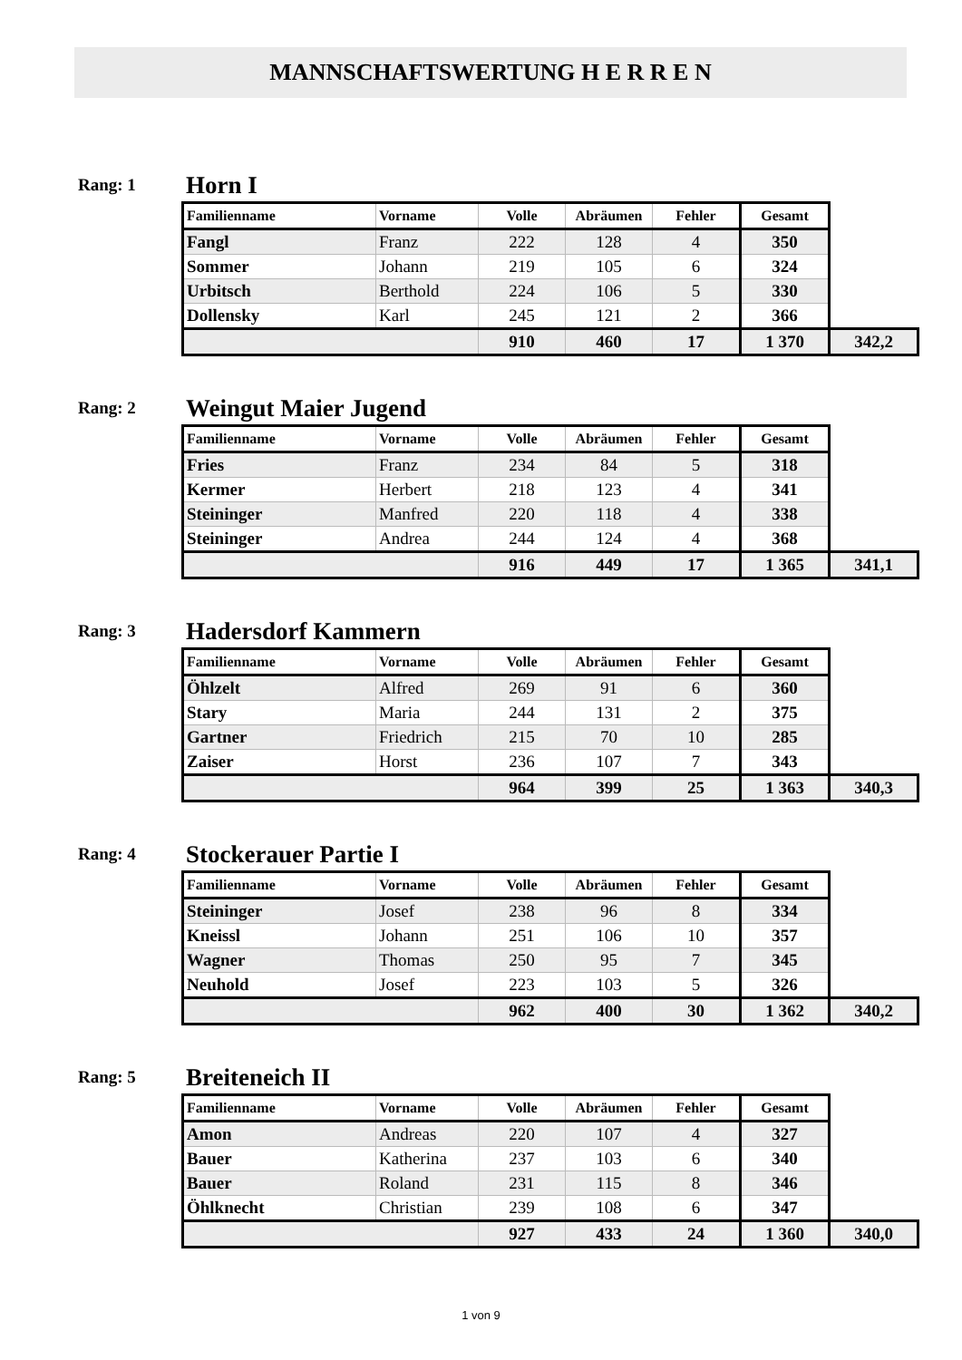MANNSCHAFTSWERTUNG H E R R E N
Rang: 1
Horn I
| Familienname | Vorname | Volle | Abräumen | Fehler | Gesamt | |
| --- | --- | --- | --- | --- | --- | --- |
| Fangl | Franz | 222 | 128 | 4 | 350 | |
| Sommer | Johann | 219 | 105 | 6 | 324 | |
| Urbitsch | Berthold | 224 | 106 | 5 | 330 | |
| Dollensky | Karl | 245 | 121 | 2 | 366 | |
| | | 910 | 460 | 17 | 1 370 | 342,2 |
Rang: 2
Weingut Maier Jugend
| Familienname | Vorname | Volle | Abräumen | Fehler | Gesamt | |
| --- | --- | --- | --- | --- | --- | --- |
| Fries | Franz | 234 | 84 | 5 | 318 | |
| Kermer | Herbert | 218 | 123 | 4 | 341 | |
| Steininger | Manfred | 220 | 118 | 4 | 338 | |
| Steininger | Andrea | 244 | 124 | 4 | 368 | |
| | | 916 | 449 | 17 | 1 365 | 341,1 |
Rang: 3
Hadersdorf Kammern
| Familienname | Vorname | Volle | Abräumen | Fehler | Gesamt | |
| --- | --- | --- | --- | --- | --- | --- |
| Öhlzelt | Alfred | 269 | 91 | 6 | 360 | |
| Stary | Maria | 244 | 131 | 2 | 375 | |
| Gartner | Friedrich | 215 | 70 | 10 | 285 | |
| Zaiser | Horst | 236 | 107 | 7 | 343 | |
| | | 964 | 399 | 25 | 1 363 | 340,3 |
Rang: 4
Stockerauer Partie I
| Familienname | Vorname | Volle | Abräumen | Fehler | Gesamt | |
| --- | --- | --- | --- | --- | --- | --- |
| Steininger | Josef | 238 | 96 | 8 | 334 | |
| Kneissl | Johann | 251 | 106 | 10 | 357 | |
| Wagner | Thomas | 250 | 95 | 7 | 345 | |
| Neuhold | Josef | 223 | 103 | 5 | 326 | |
| | | 962 | 400 | 30 | 1 362 | 340,2 |
Rang: 5
Breiteneich II
| Familienname | Vorname | Volle | Abräumen | Fehler | Gesamt | |
| --- | --- | --- | --- | --- | --- | --- |
| Amon | Andreas | 220 | 107 | 4 | 327 | |
| Bauer | Katherina | 237 | 103 | 6 | 340 | |
| Bauer | Roland | 231 | 115 | 8 | 346 | |
| Öhlknecht | Christian | 239 | 108 | 6 | 347 | |
| | | 927 | 433 | 24 | 1 360 | 340,0 |
1 von 9